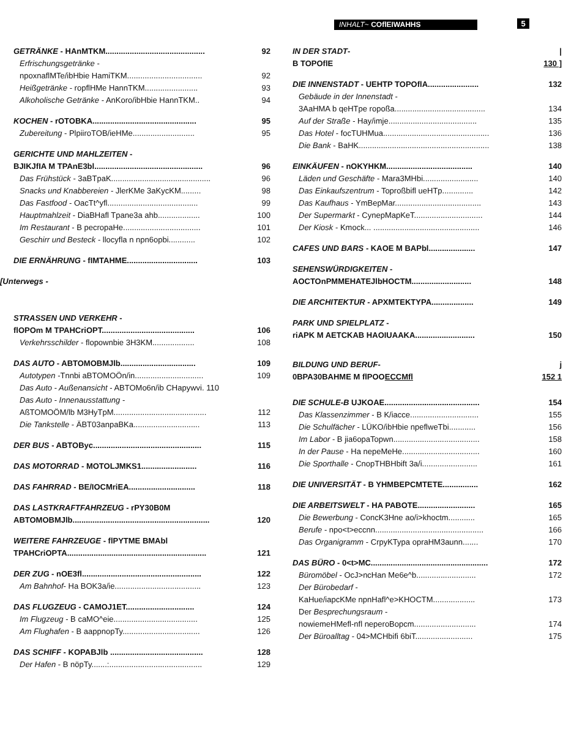INHALT~ COflEIWAHHS 5
GETRÄNKE - HAnMTKM............................................. 92
Erfrischungsgetränke -
npoxnaflMTe/ibHbie HamiTKM.................................. 92
Heißgetränke - ropflHMe HannTKM........................ 93
Alkoholische Getränke - AnKoro/ibHbie HannTKM.. 94
KOCHEN - rOTOBKA............................................... 95
Zubereitung - PlpiiroTOB/ieHMe............................ 95
GERICHTE UND MAHLZEITEN -
BJIKJfIA M TPAnE3bl................................................. 96
Das Frühstück - 3aBTpaK............................................. 96
Snacks und Knabbereien - JlerKMe 3aKycKM......... 98
Das Fastfood - OacTt^yfl......................................... 99
Hauptmahlzeit - DiaBHafl Tpane3a ahb................... 100
Im Restaurant - B pecropaHe................................... 101
Geschirr und Besteck - llocyfla n npn6opbi............ 102
DIE ERNÄHRUNG - fIMTAHME................................ 103
[Unterwegs -
STRASSEN UND VERKEHR -
flOPOm M TPAHCriOPT.......................................... 106
Verkehrsschilder - flopownbie 3H3KM................... 108
DAS AUTO - ABTOMOBMJlb.................................. 109
Autotypen -Tnnbi aBTOMOÖn/in............................... 109
Das Auto - Außenansicht - ABTOMo6n/ib CHapywvi. 110
Das Auto - Innenausstattung -
AßTOMOÖM/lb M3HyTpM.......................................... 112
Die Tankstelle - ÄBT03anpaBKa.............................. 113
DER BUS - ABTOByc................................................. 115
DAS MOTORRAD - MOTOLJMKS1......................... 116
DAS FAHRRAD - BE/IOCMriEA.............................. 118
DAS LASTKRAFTFAHRZEUG - rPY30B0M
ABTOMOBMJlb.............................................................. 120
WEITERE FAHRZEUGE - flPYTME BMAbl
TPAHCriOPTA............................................................... 121
DER ZUG - nOE3fl...................................................... 122
Am Bahnhof- Ha BOK3a/ie....................................... 123
DAS FLUGZEUG - CAMOJ1ET............................... 124
Im Flugzeug - B caMO^eie...................................... 125
Am Flughafen - B aappnopTy................................... 126
DAS SCHIFF - KOPABJlb .......................................... 128
Der Hafen - B nöpTy.......:.......................................... 129
IN DER STADT- |
B TOPOflE 130 ]
DIE INNENSTADT - UEHTP TOPOflA....................... 132
Gebäude in der Innenstadt -
3AaHMA b qeHTpe ropoßa......................................... 134
Auf der Straße - Hay/imje........................................ 135
Das Hotel - focTUHMua................................................ 136
Die Bank - BaHK........................................................... 138
EINKÄUFEN - nOKYHKM....................................... 140
Läden und Geschäfte - Mara3MHbi......................... 140
Das Einkaufszentrum - Toproßbifl ueHTp.............. 142
Das Kaufhaus - YmBepMar....................................... 143
Der Supermarkt - CynepMapKeT............................... 144
Der Kiosk - Kmock... ................................................ 146
CAFES UND BARS - KAOE M BAPbl..................... 147
SEHENSWÜRDIGKEITEN -
AOCTOnPMMEHATEJlbHOCTM........................... 148
DIE ARCHITEKTUR - APXMTEKTYPA................... 149
PARK UND SPIELPLATZ -
riAPK M AETCKAB HAOIUAAKA........................... 150
BILDUNG UND BERUF- j
0BPA30BAHME M flPOOECCMfl 152 1
DIE SCHULE-B UJKOAE........................................... 154
Das Klassenzimmer - B K/iacce............................... 155
Die Schulfächer - LÜKO/ibHbie npeflweTbi............ 156
Im Labor - B jia6opaTopwn....................................... 158
In der Pause - Ha nepeMeHe................................... 160
Die Sporthalle - CnopTHBHbift 3a/i......................... 161
DIE UNIVERSITÄT - B YHMBEPCMTETE................ 162
DIE ARBEITSWELT - HA PABOTE.......................... 165
Die Bewerbung - ConcK3Hne ao/i>khoctm............ 165
Berufe - npo<t>eccnn................................................. 166
Das Organigramm - CrpyKTypa opraHM3aunn....... 170
DAS BÜRO - 0<t>MC..................................................... 172
Büromöbel - OcJ>ncHan Me6e^b........................... 172
Der Bürobedarf -
KaHue/iapcKMe npnHafl^e>KHOCTM................... 173
Der Besprechungsraum -
nowiemeHMefl-nfl neperoBopcm............................ 174
Der Büroalltag - 04>MCHbifi 6biT.......................... 175